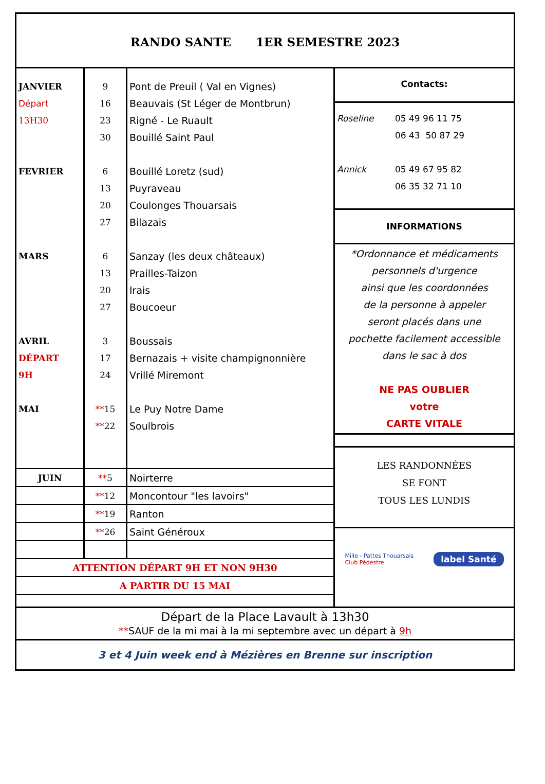RANDO SANTE 1ER SEMESTRE 2023
| JANVIER | 9 | Pont de Preuil ( Val en Vignes) |
| Départ | 16 | Beauvais (St Léger de Montbrun) |
| 13H30 | 23 | Rigné - Le Ruault |
| | 30 | Bouillé Saint Paul |
| FEVRIER | 6 | Bouillé Loretz (sud) |
| | 13 | Puyraveau |
| | 20 | Coulonges Thouarsais |
| | 27 | Bilazais |
| MARS | 6 | Sanzay (les deux châteaux) |
| | 13 | Prailles-Taizon |
| | 20 | Irais |
| | 27 | Boucoeur |
| AVRIL | 3 | Boussais |
| DÉPART | 17 | Bernazais + visite champignonnière |
| 9H | 24 | Vrillé Miremont |
| MAI | ** 15 | Le Puy Notre Dame |
| | ** 22 | Soulbrois |
| JUIN | ** 5 | Noirterre |
| | ** 12 | Moncontour "les lavoirs" |
| | ** 19 | Ranton |
| | ** 26 | Saint Généroux |
| ATTENTION DÉPART 9H ET NON 9H30 | | |
| A PARTIR DU 15 MAI | | |
Contacts:
Roseline 05 49 96 11 75
06 43 50 87 29
Annick 05 49 67 95 82
06 35 32 71 10
INFORMATIONS
*Ordonnance et médicaments
personnels d'urgence
ainsi que les coordonnées
de la personne à appeler
seront placés dans une
pochette facilement accessible
dans le sac à dos
NE PAS OUBLIER
votre
CARTE VITALE
LES RANDONNÉES
SE FONT
TOUS LES LUNDIS
Mille - Pattes Thouarsais
Club Pédestre label Santé
Départ de la Place Lavault à 13h30
**SAUF de la mi mai à la mi septembre avec un départ à 9h
3 et 4 Juin week end à Mézières en Brenne sur inscription